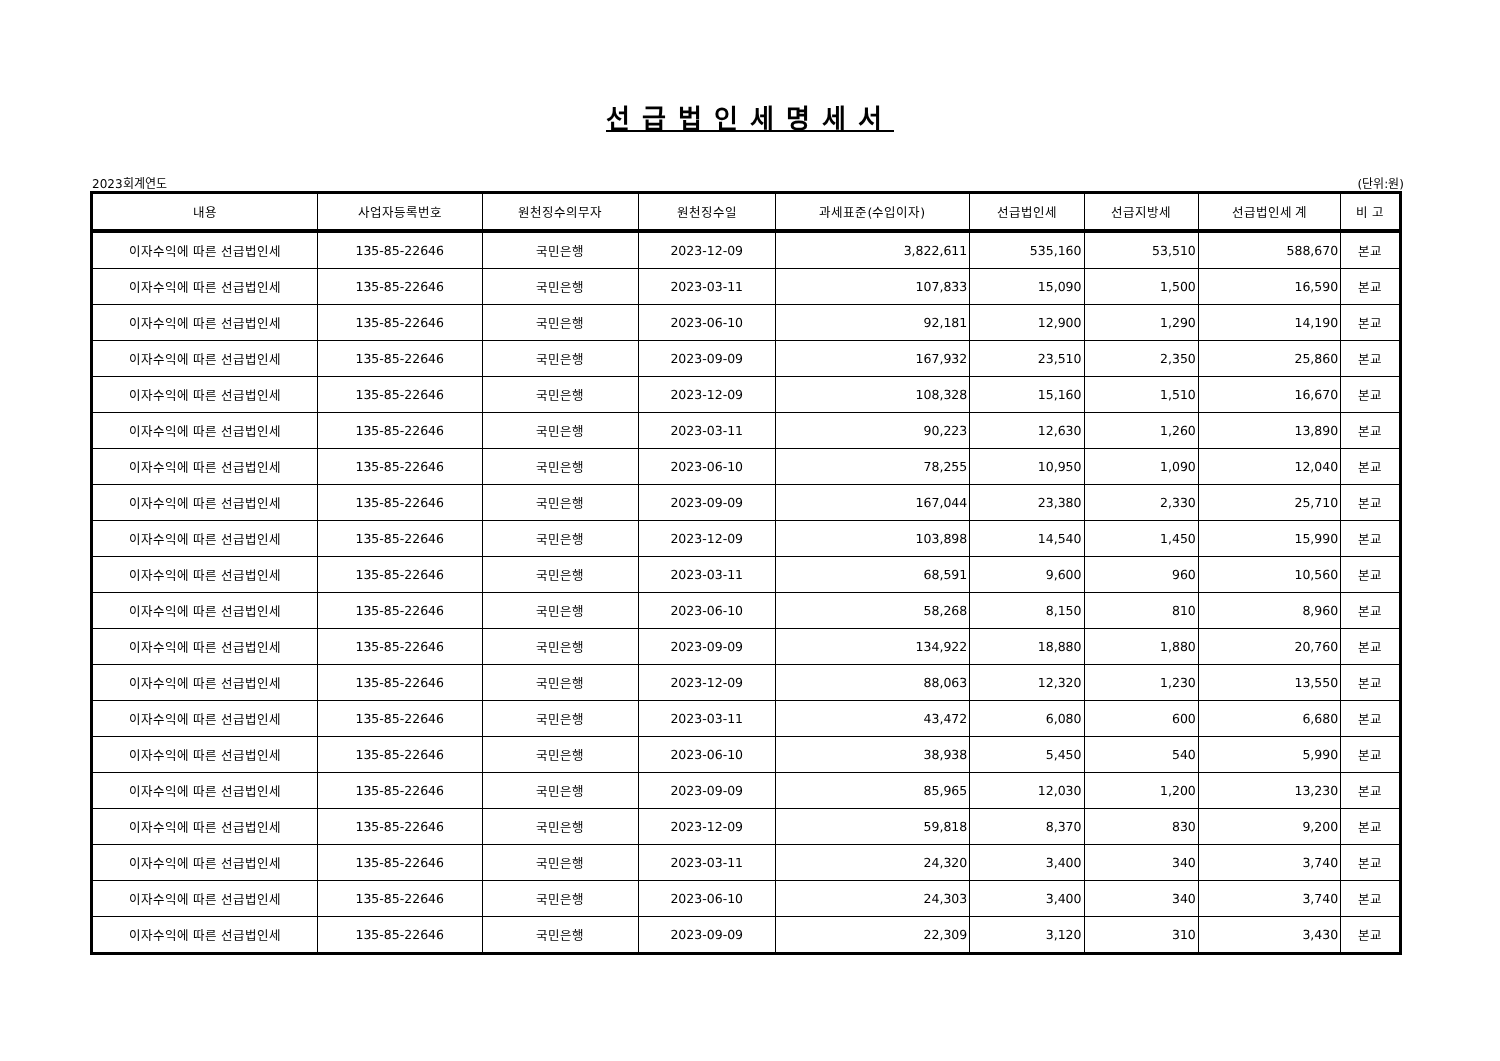선급법인세명세서
2023회계연도 (단위:원)
| 내용 | 사업자등록번호 | 원천징수의무자 | 원천징수일 | 과세표준(수입이자) | 선급법인세 | 선급지방세 | 선급법인세 계 | 비 고 |
| --- | --- | --- | --- | --- | --- | --- | --- | --- |
| 이자수익에 따른 선급법인세 | 135-85-22646 | 국민은행 | 2023-12-09 | 3,822,611 | 535,160 | 53,510 | 588,670 | 본교 |
| 이자수익에 따른 선급법인세 | 135-85-22646 | 국민은행 | 2023-03-11 | 107,833 | 15,090 | 1,500 | 16,590 | 본교 |
| 이자수익에 따른 선급법인세 | 135-85-22646 | 국민은행 | 2023-06-10 | 92,181 | 12,900 | 1,290 | 14,190 | 본교 |
| 이자수익에 따른 선급법인세 | 135-85-22646 | 국민은행 | 2023-09-09 | 167,932 | 23,510 | 2,350 | 25,860 | 본교 |
| 이자수익에 따른 선급법인세 | 135-85-22646 | 국민은행 | 2023-12-09 | 108,328 | 15,160 | 1,510 | 16,670 | 본교 |
| 이자수익에 따른 선급법인세 | 135-85-22646 | 국민은행 | 2023-03-11 | 90,223 | 12,630 | 1,260 | 13,890 | 본교 |
| 이자수익에 따른 선급법인세 | 135-85-22646 | 국민은행 | 2023-06-10 | 78,255 | 10,950 | 1,090 | 12,040 | 본교 |
| 이자수익에 따른 선급법인세 | 135-85-22646 | 국민은행 | 2023-09-09 | 167,044 | 23,380 | 2,330 | 25,710 | 본교 |
| 이자수익에 따른 선급법인세 | 135-85-22646 | 국민은행 | 2023-12-09 | 103,898 | 14,540 | 1,450 | 15,990 | 본교 |
| 이자수익에 따른 선급법인세 | 135-85-22646 | 국민은행 | 2023-03-11 | 68,591 | 9,600 | 960 | 10,560 | 본교 |
| 이자수익에 따른 선급법인세 | 135-85-22646 | 국민은행 | 2023-06-10 | 58,268 | 8,150 | 810 | 8,960 | 본교 |
| 이자수익에 따른 선급법인세 | 135-85-22646 | 국민은행 | 2023-09-09 | 134,922 | 18,880 | 1,880 | 20,760 | 본교 |
| 이자수익에 따른 선급법인세 | 135-85-22646 | 국민은행 | 2023-12-09 | 88,063 | 12,320 | 1,230 | 13,550 | 본교 |
| 이자수익에 따른 선급법인세 | 135-85-22646 | 국민은행 | 2023-03-11 | 43,472 | 6,080 | 600 | 6,680 | 본교 |
| 이자수익에 따른 선급법인세 | 135-85-22646 | 국민은행 | 2023-06-10 | 38,938 | 5,450 | 540 | 5,990 | 본교 |
| 이자수익에 따른 선급법인세 | 135-85-22646 | 국민은행 | 2023-09-09 | 85,965 | 12,030 | 1,200 | 13,230 | 본교 |
| 이자수익에 따른 선급법인세 | 135-85-22646 | 국민은행 | 2023-12-09 | 59,818 | 8,370 | 830 | 9,200 | 본교 |
| 이자수익에 따른 선급법인세 | 135-85-22646 | 국민은행 | 2023-03-11 | 24,320 | 3,400 | 340 | 3,740 | 본교 |
| 이자수익에 따른 선급법인세 | 135-85-22646 | 국민은행 | 2023-06-10 | 24,303 | 3,400 | 340 | 3,740 | 본교 |
| 이자수익에 따른 선급법인세 | 135-85-22646 | 국민은행 | 2023-09-09 | 22,309 | 3,120 | 310 | 3,430 | 본교 |